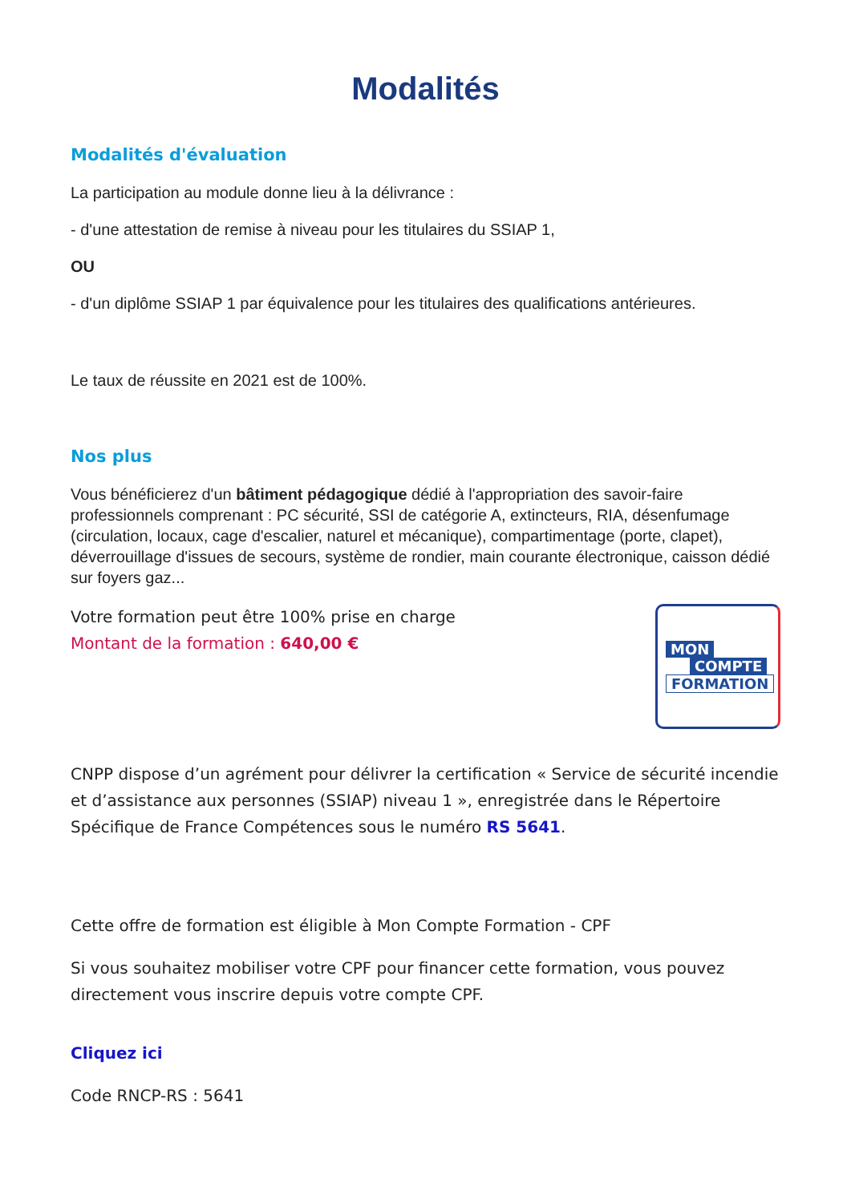Modalités
Modalités d'évaluation
La participation au module donne lieu à la délivrance :
- d'une attestation de remise à niveau pour les titulaires du SSIAP 1,
OU
- d'un diplôme SSIAP 1 par équivalence pour les titulaires des qualifications antérieures.
Le taux de réussite en 2021 est de 100%.
Nos plus
Vous bénéficierez d'un bâtiment pédagogique dédié à l'appropriation des savoir-faire professionnels comprenant : PC sécurité, SSI de catégorie A, extincteurs, RIA, désenfumage (circulation, locaux, cage d'escalier, naturel et mécanique), compartimentage (porte, clapet), déverrouillage d'issues de secours, système de rondier, main courante électronique, caisson dédié sur foyers gaz...
Votre formation peut être 100% prise en charge
Montant de la formation : 640,00 €
MON
COMPTE
FORMATION
CNPP dispose d’un agrément pour délivrer la certification « Service de sécurité incendie et d’assistance aux personnes (SSIAP) niveau 1 », enregistrée dans le Répertoire Spécifique de France Compétences sous le numéro RS 5641.
Cette offre de formation est éligible à Mon Compte Formation - CPF
Si vous souhaitez mobiliser votre CPF pour financer cette formation, vous pouvez directement vous inscrire depuis votre compte CPF.
Cliquez ici
Code RNCP-RS : 5641